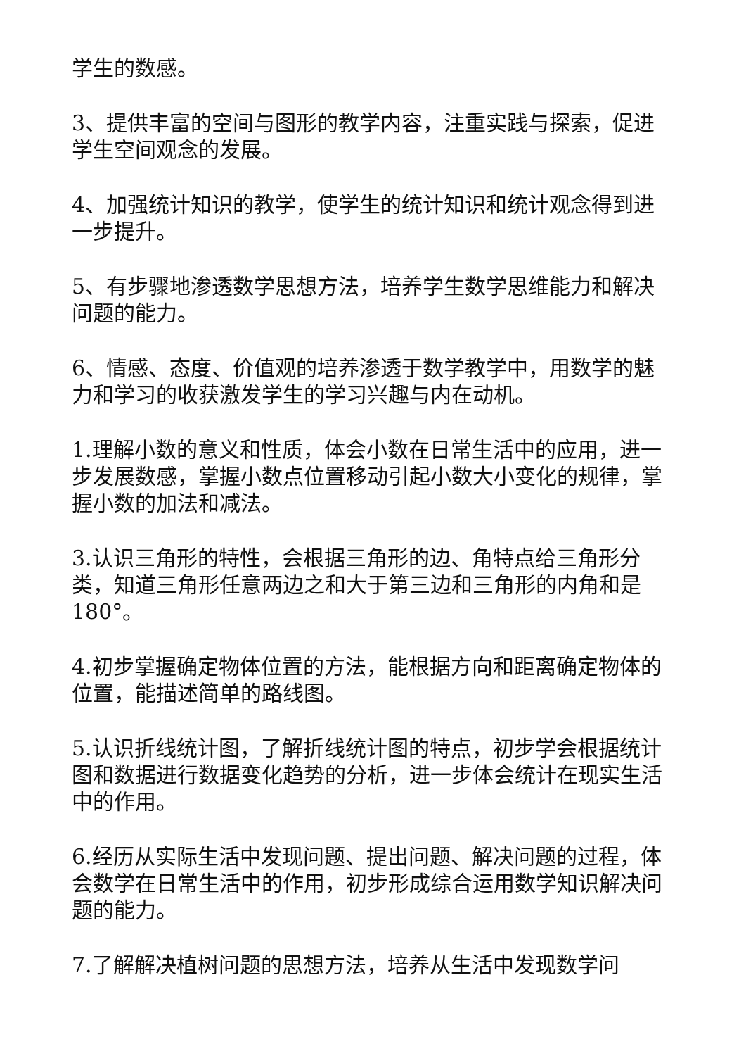学生的数感。
3、提供丰富的空间与图形的教学内容，注重实践与探索，促进学生空间观念的发展。
4、加强统计知识的教学，使学生的统计知识和统计观念得到进一步提升。
5、有步骤地渗透数学思想方法，培养学生数学思维能力和解决问题的能力。
6、情感、态度、价值观的培养渗透于数学教学中，用数学的魅力和学习的收获激发学生的学习兴趣与内在动机。
1.理解小数的意义和性质，体会小数在日常生活中的应用，进一步发展数感，掌握小数点位置移动引起小数大小变化的规律，掌握小数的加法和减法。
3.认识三角形的特性，会根据三角形的边、角特点给三角形分类，知道三角形任意两边之和大于第三边和三角形的内角和是180°。
4.初步掌握确定物体位置的方法，能根据方向和距离确定物体的位置，能描述简单的路线图。
5.认识折线统计图，了解折线统计图的特点，初步学会根据统计图和数据进行数据变化趋势的分析，进一步体会统计在现实生活中的作用。
6.经历从实际生活中发现问题、提出问题、解决问题的过程，体会数学在日常生活中的作用，初步形成综合运用数学知识解决问题的能力。
7.了解解决植树问题的思想方法，培养从生活中发现数学问